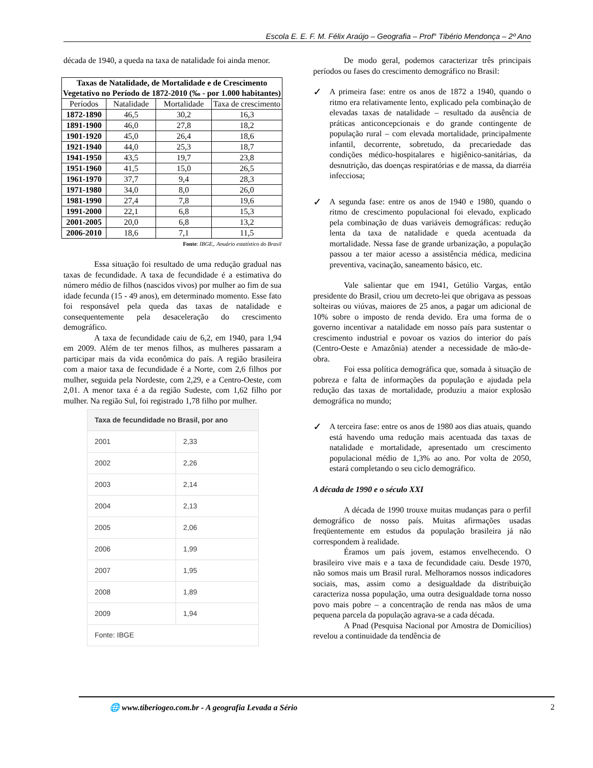Escola E. E. F. M. Félix Araújo – Geografia – Prof° Tibério Mendonça – 2º Ano
década de 1940, a queda na taxa de natalidade foi ainda menor.
| Taxas de Natalidade, de Mortalidade e de Crescimento Vegetativo no Período de 1872-2010 (‰ - por 1.000 habitantes) | | | |
| --- | --- | --- | --- |
| Períodos | Natalidade | Mortalidade | Taxa de crescimento |
| 1872-1890 | 46,5 | 30,2 | 16,3 |
| 1891-1900 | 46,0 | 27,8 | 18,2 |
| 1901-1920 | 45,0 | 26,4 | 18,6 |
| 1921-1940 | 44,0 | 25,3 | 18,7 |
| 1941-1950 | 43,5 | 19,7 | 23,8 |
| 1951-1960 | 41,5 | 15,0 | 26,5 |
| 1961-1970 | 37,7 | 9,4 | 28,3 |
| 1971-1980 | 34,0 | 8,0 | 26,0 |
| 1981-1990 | 27,4 | 7,8 | 19,6 |
| 1991-2000 | 22,1 | 6,8 | 15,3 |
| 2001-2005 | 20,0 | 6,8 | 13,2 |
| 2006-2010 | 18,6 | 7,1 | 11,5 |
Fonte: IBGE,. Anuário estatístico do Brasil
Essa situação foi resultado de uma redução gradual nas taxas de fecundidade. A taxa de fecundidade é a estimativa do número médio de filhos (nascidos vivos) por mulher ao fim de sua idade fecunda (15 - 49 anos), em determinado momento. Esse fato foi responsável pela queda das taxas de natalidade e consequentemente pela desaceleração do crescimento demográfico.
A taxa de fecundidade caiu de 6,2, em 1940, para 1,94 em 2009. Além de ter menos filhos, as mulheres passaram a participar mais da vida econômica do país. A região brasileira com a maior taxa de fecundidade é a Norte, com 2,6 filhos por mulher, seguida pela Nordeste, com 2,29, e a Centro-Oeste, com 2,01. A menor taxa é a da região Sudeste, com 1,62 filho por mulher. Na região Sul, foi registrado 1,78 filho por mulher.
| Taxa de fecundidade no Brasil, por ano | |
| --- | --- |
| 2001 | 2,33 |
| 2002 | 2,26 |
| 2003 | 2,14 |
| 2004 | 2,13 |
| 2005 | 2,06 |
| 2006 | 1,99 |
| 2007 | 1,95 |
| 2008 | 1,89 |
| 2009 | 1,94 |
| Fonte: IBGE | |
De modo geral, podemos caracterizar três principais períodos ou fases do crescimento demográfico no Brasil:
✓
A primeira fase: entre os anos de 1872 a 1940, quando o ritmo era relativamente lento, explicado pela combinação de elevadas taxas de natalidade – resultado da ausência de práticas anticoncepcionais e do grande contingente de população rural – com elevada mortalidade, principalmente infantil, decorrente, sobretudo, da precariedade das condições médico-hospitalares e higiênico-sanitárias, da desnutrição, das doenças respiratórias e de massa, da diarréia infecciosa;
✓
A segunda fase: entre os anos de 1940 e 1980, quando o ritmo de crescimento populacional foi elevado, explicado pela combinação de duas variáveis demográficas: redução lenta da taxa de natalidade e queda acentuada da mortalidade. Nessa fase de grande urbanização, a população passou a ter maior acesso a assistência médica, medicina preventiva, vacinação, saneamento básico, etc.
Vale salientar que em 1941, Getúlio Vargas, então presidente do Brasil, criou um decreto-lei que obrigava as pessoas solteiras ou viúvas, maiores de 25 anos, a pagar um adicional de 10% sobre o imposto de renda devido. Era uma forma de o governo incentivar a natalidade em nosso país para sustentar o crescimento industrial e povoar os vazios do interior do país (Centro-Oeste e Amazônia) atender a necessidade de mão-de-obra.
Foi essa política demográfica que, somada à situação de pobreza e falta de informações da população e ajudada pela redução das taxas de mortalidade, produziu a maior explosão demográfica no mundo;
✓
A terceira fase: entre os anos de 1980 aos dias atuais, quando está havendo uma redução mais acentuada das taxas de natalidade e mortalidade, apresentado um crescimento populacional médio de 1,3% ao ano. Por volta de 2050, estará completando o seu ciclo demográfico.
A década de 1990 e o século XXI
A década de 1990 trouxe muitas mudanças para o perfil demográfico de nosso país. Muitas afirmações usadas freqüentemente em estudos da população brasileira já não correspondem à realidade.
Éramos um país jovem, estamos envelhecendo. O brasileiro vive mais e a taxa de fecundidade caiu. Desde 1970, não somos mais um Brasil rural. Melhoramos nossos indicadores sociais, mas, assim como a desigualdade da distribuição caracteriza nossa população, uma outra desigualdade torna nosso povo mais pobre – a concentração de renda nas mãos de uma pequena parcela da população agrava-se a cada década.
A Pnad (Pesquisa Nacional por Amostra de Domicílios) revelou a continuidade da tendência de
🌐 www.tiberiogeo.com.br - A geografia Levada a Sério 2